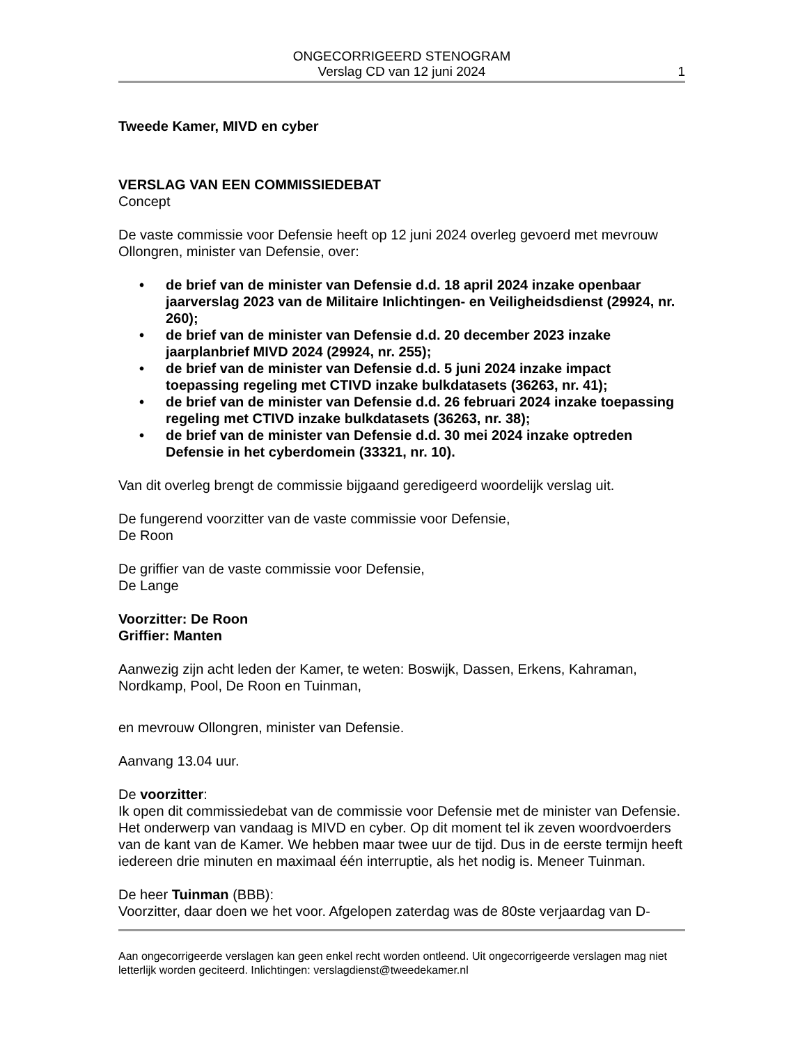ONGECORRIGEERD STENOGRAM
Verslag CD van 12 juni 2024
1
Tweede Kamer, MIVD en cyber
VERSLAG VAN EEN COMMISSIEDEBAT
Concept
De vaste commissie voor Defensie heeft op 12 juni 2024 overleg gevoerd met mevrouw Ollongren, minister van Defensie, over:
• de brief van de minister van Defensie d.d. 18 april 2024 inzake openbaar jaarverslag 2023 van de Militaire Inlichtingen- en Veiligheidsdienst (29924, nr. 260);
• de brief van de minister van Defensie d.d. 20 december 2023 inzake jaarplanbrief MIVD 2024 (29924, nr. 255);
• de brief van de minister van Defensie d.d. 5 juni 2024 inzake impact toepassing regeling met CTIVD inzake bulkdatasets (36263, nr. 41);
• de brief van de minister van Defensie d.d. 26 februari 2024 inzake toepassing regeling met CTIVD inzake bulkdatasets (36263, nr. 38);
• de brief van de minister van Defensie d.d. 30 mei 2024 inzake optreden Defensie in het cyberdomein (33321, nr. 10).
Van dit overleg brengt de commissie bijgaand geredigeerd woordelijk verslag uit.
De fungerend voorzitter van de vaste commissie voor Defensie,
De Roon
De griffier van de vaste commissie voor Defensie,
De Lange
Voorzitter: De Roon
Griffier: Manten
Aanwezig zijn acht leden der Kamer, te weten: Boswijk, Dassen, Erkens, Kahraman, Nordkamp, Pool, De Roon en Tuinman,
en mevrouw Ollongren, minister van Defensie.
Aanvang 13.04 uur.
De voorzitter:
Ik open dit commissiedebat van de commissie voor Defensie met de minister van Defensie. Het onderwerp van vandaag is MIVD en cyber. Op dit moment tel ik zeven woordvoerders van de kant van de Kamer. We hebben maar twee uur de tijd. Dus in de eerste termijn heeft iedereen drie minuten en maximaal één interruptie, als het nodig is. Meneer Tuinman.
De heer Tuinman (BBB):
Voorzitter, daar doen we het voor. Afgelopen zaterdag was de 80ste verjaardag van D-
Aan ongecorrigeerde verslagen kan geen enkel recht worden ontleend. Uit ongecorrigeerde verslagen mag niet letterlijk worden geciteerd. Inlichtingen: verslagdienst@tweedekamer.nl